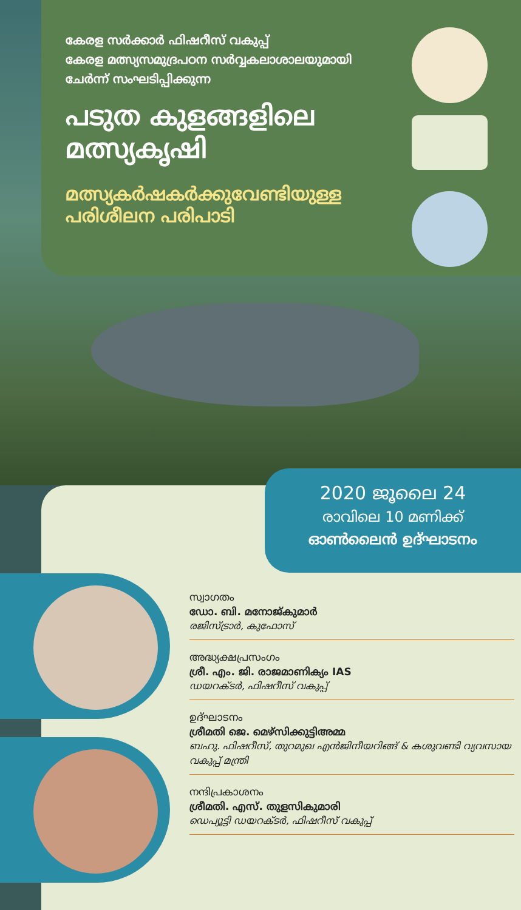കേരള സർക്കാർ ഫിഷറീസ് വകുപ്പ്
കേരള മത്സ്യസമുദ്രപഠന സർവ്വകലാശാലയുമായി
ചേർന്ന് സംഘടിപ്പിക്കുന്ന
പടുത കുളങ്ങളിലെ
മത്സ്യകൃഷി
മത്സ്യകർഷകർക്കുവേണ്ടിയുള്ള
പരിശീലന പരിപാടി
2020 ജൂലൈ 24
രാവിലെ 10 മണിക്ക്
ഓൺലൈൻ ഉദ്ഘാടനം
സ്വാഗതം
ഡോ. ബി. മനോജ്കുമാർ
രജിസ്ട്രാർ, കുഫോസ്
അദ്ധ്യക്ഷപ്രസംഗം
ശ്രീ. എം. ജി. രാജമാണിക്യം IAS
ഡയറക്ടർ, ഫിഷറീസ് വകുപ്പ്
ഉദ്ഘാടനം
ശ്രീമതി ജെ. മെഴ്സിക്കുട്ടിഅമ്മ
ബഹു. ഫിഷറീസ്, തുറമുഖ എൻജിനീയറിങ്ങ് & കശുവണ്ടി വ്യവസായ വകുപ്പ് മന്ത്രി
നന്ദിപ്രകാശനം
ശ്രീമതി. എസ്. തുളസികുമാരി
ഡെപ്യൂട്ടി ഡയറക്ടർ, ഫിഷറീസ് വകുപ്പ്